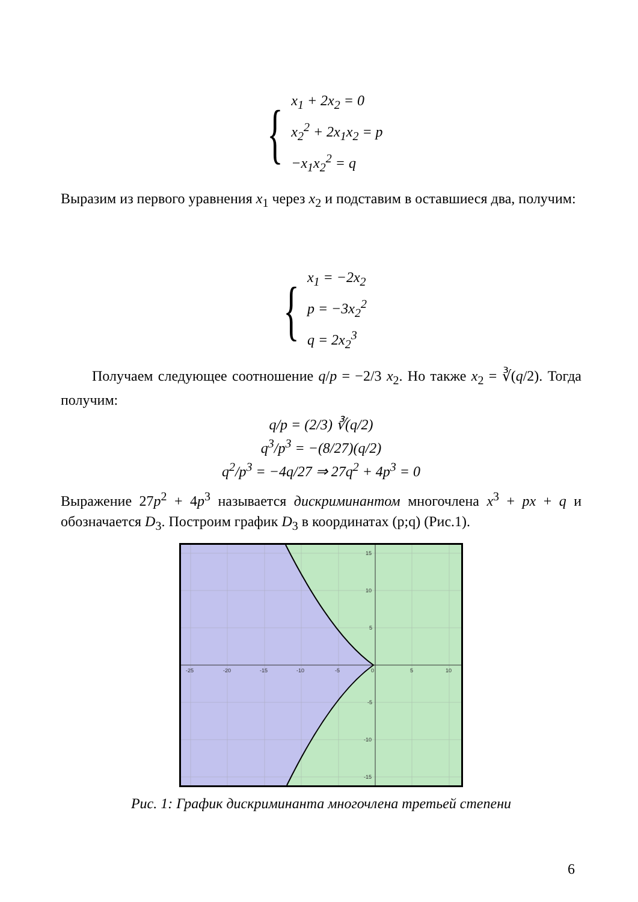{
x<sub>1</sub> + 2x<sub>2</sub> = 0
x<sub>2</sub><sup>2</sup> + 2x<sub>1</sub>x<sub>2</sub> = p
−x<sub>1</sub>x<sub>2</sub><sup>2</sup> = q
Выразим из первого уравнения x<sub>1</sub> через x<sub>2</sub> и подставим в оставшиеся два, получим:
{
x<sub>1</sub> = −2x<sub>2</sub>
p = −3x<sub>2</sub><sup>2</sup>
q = 2x<sub>2</sub><sup>3</sup>
Получаем следующее соотношение q/p = −2/3 x<sub>2</sub>. Но также x<sub>2</sub> = ∛(q/2). Тогда получим:
q/p = (2/3) ∛(q/2)
q<sup>3</sup>/p<sup>3</sup> = −(8/27)(q/2)
q<sup>2</sup>/p<sup>3</sup> = −4q/27 ⇒ 27q<sup>2</sup> + 4p<sup>3</sup> = 0
Выражение 27p<sup>2</sup> + 4p<sup>3</sup> называется дискриминантом многочлена x<sup>3</sup> + px + q и обозначается D<sub>3</sub>. Построим график D<sub>3</sub> в координатах (p;q) (Рис.1).
-25
-20
-15
-10
-5
0
5
10
15
10
5
-5
-10
-15
Рис. 1: График дискриминанта многочлена третьей степени
6